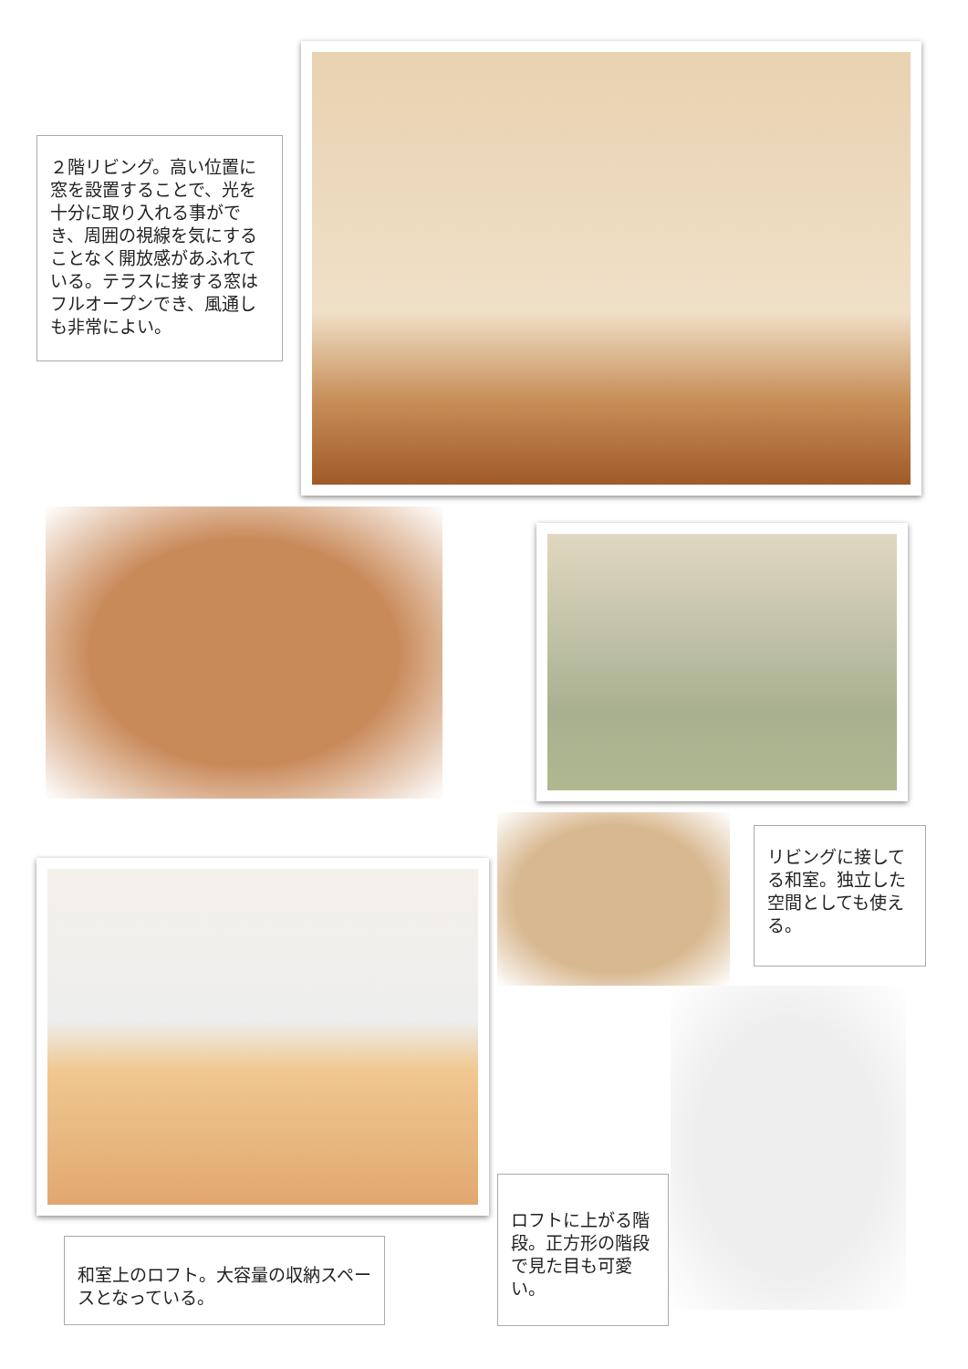２階リビング。高い位置に窓を設置することで、光を十分に取り入れる事ができ、周囲の視線を気にすることなく開放感があふれている。テラスに接する窓はフルオープンでき、風通しも非常によい。
リビングに接してる和室。独立した空間としても使える。
和室上のロフト。大容量の収納スペースとなっている。
ロフトに上がる階段。正方形の階段で見た目も可愛い。